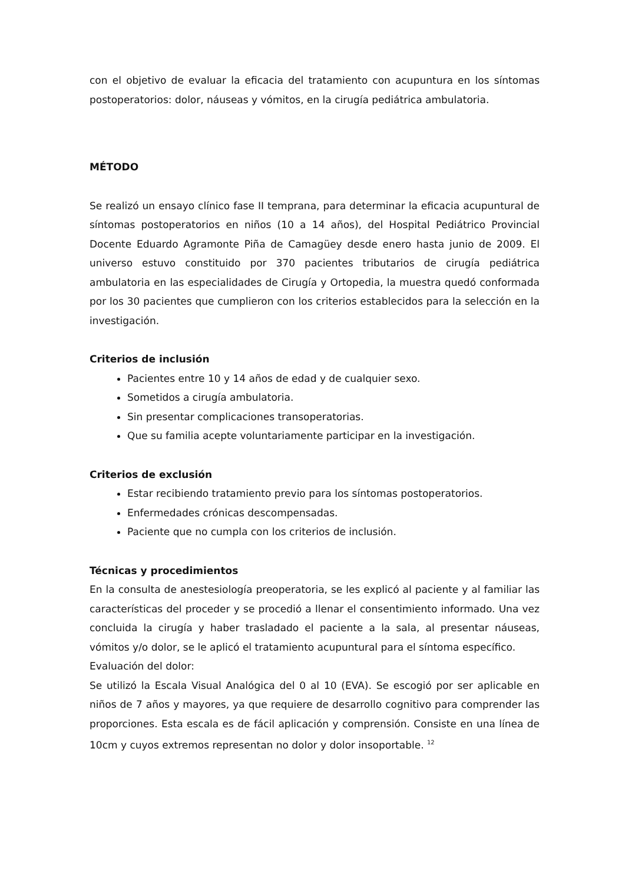con el objetivo de evaluar la eficacia del tratamiento con acupuntura en los síntomas postoperatorios: dolor, náuseas y vómitos, en la cirugía pediátrica ambulatoria.
MÉTODO
Se realizó un ensayo clínico fase II temprana, para determinar la eficacia acupuntural de síntomas postoperatorios en niños (10 a 14 años), del Hospital Pediátrico Provincial Docente Eduardo Agramonte Piña de Camagüey desde enero hasta junio de 2009. El universo estuvo constituido por 370 pacientes tributarios de cirugía pediátrica ambulatoria en las especialidades de Cirugía y Ortopedia, la muestra quedó conformada por los 30 pacientes que cumplieron con los criterios establecidos para la selección en la investigación.
Criterios de inclusión
Pacientes entre 10 y 14 años de edad y de cualquier sexo.
Sometidos a cirugía ambulatoria.
Sin presentar complicaciones transoperatorias.
Que su familia acepte voluntariamente participar en la investigación.
Criterios de exclusión
Estar recibiendo tratamiento previo para los síntomas postoperatorios.
Enfermedades crónicas descompensadas.
Paciente que no cumpla con los criterios de inclusión.
Técnicas y procedimientos
En la consulta de anestesiología preoperatoria, se les explicó al paciente y al familiar las características del proceder y se procedió a llenar el consentimiento informado. Una vez concluida la cirugía y haber trasladado el paciente a la sala, al presentar náuseas, vómitos y/o dolor, se le aplicó el tratamiento acupuntural para el síntoma específico.
Evaluación del dolor:
Se utilizó la Escala Visual Analógica del 0 al 10 (EVA). Se escogió por ser aplicable en niños de 7 años y mayores, ya que requiere de desarrollo cognitivo para comprender las proporciones. Esta escala es de fácil aplicación y comprensión. Consiste en una línea de 10cm y cuyos extremos representan no dolor y dolor insoportable. <sup>12</sup>